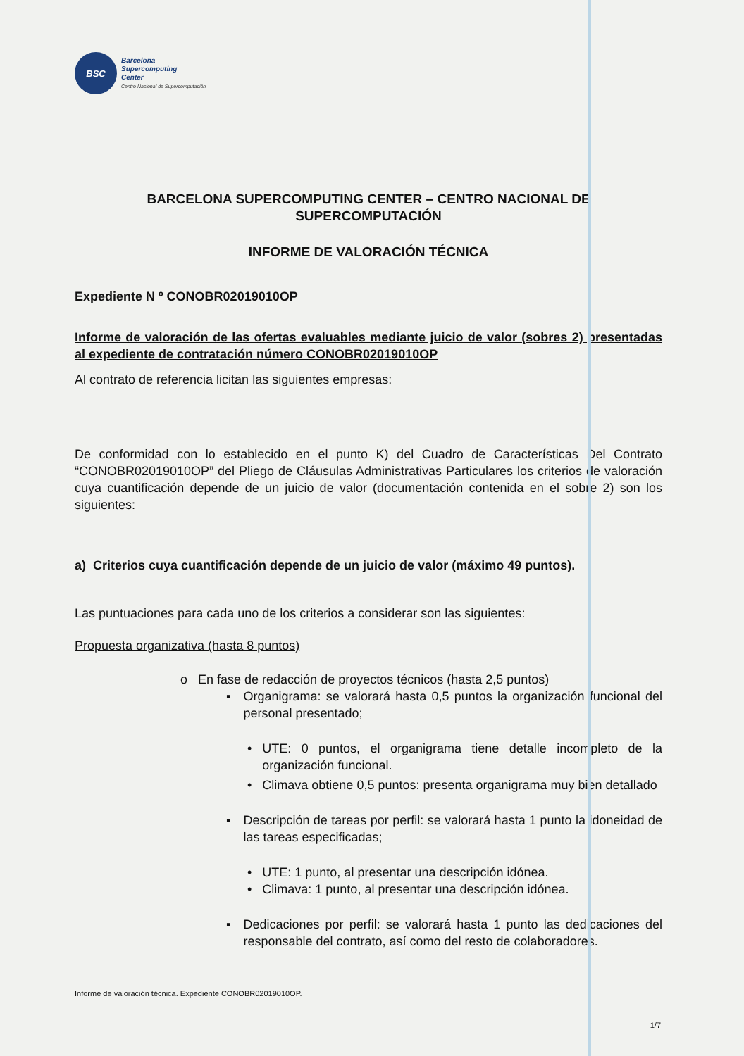BSC
Barcelona
Supercomputing
Center
Centro Nacional de Supercomputación
BARCELONA SUPERCOMPUTING CENTER – CENTRO NACIONAL DE SUPERCOMPUTACIÓN
INFORME DE VALORACIÓN TÉCNICA
Expediente N º CONOBR02019010OP
Informe de valoración de las ofertas evaluables mediante juicio de valor (sobres 2) presentadas al expediente de contratación número CONOBR02019010OP
Al contrato de referencia licitan las siguientes empresas:
De conformidad con lo establecido en el punto K) del Cuadro de Características Del Contrato “CONOBR02019010OP” del Pliego de Cláusulas Administrativas Particulares los criterios de valoración cuya cuantificación depende de un juicio de valor (documentación contenida en el sobre 2) son los siguientes:
a) Criterios cuya cuantificación depende de un juicio de valor (máximo 49 puntos).
Las puntuaciones para cada uno de los criterios a considerar son las siguientes:
Propuesta organizativa (hasta 8 puntos)
o En fase de redacción de proyectos técnicos (hasta 2,5 puntos)
▪ Organigrama: se valorará hasta 0,5 puntos la organización funcional del personal presentado;
• UTE: 0 puntos, el organigrama tiene detalle incompleto de la organización funcional.
• Climava obtiene 0,5 puntos: presenta organigrama muy bien detallado
▪ Descripción de tareas por perfil: se valorará hasta 1 punto la idoneidad de las tareas especificadas;
• UTE: 1 punto, al presentar una descripción idónea.
• Climava: 1 punto, al presentar una descripción idónea.
▪ Dedicaciones por perfil: se valorará hasta 1 punto las dedicaciones del responsable del contrato, así como del resto de colaboradores.
Informe de valoración técnica. Expediente CONOBR02019010OP.
1/7